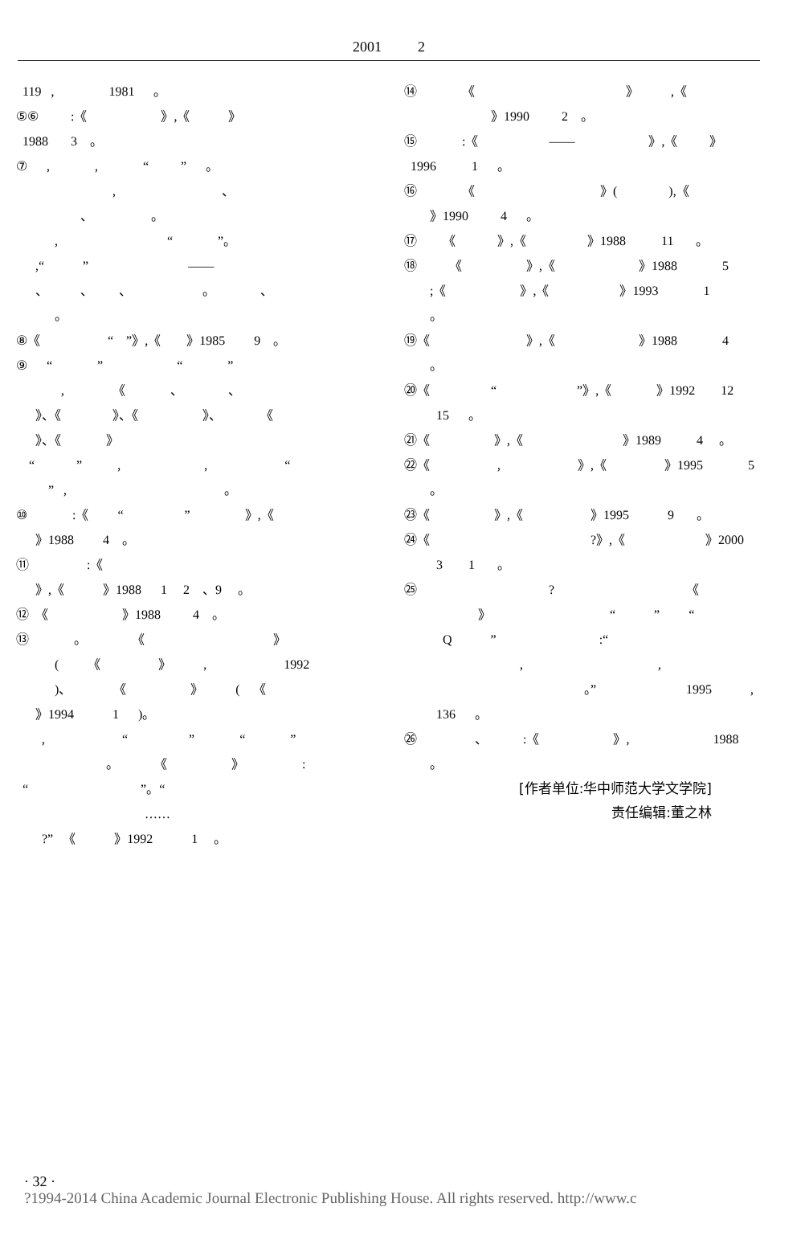2001 2
119 , 1981 。
⑤⑥ :《 》,《 》
1988 3 。
⑦ , , “ ” 。
, 、
、 。
, “ ”。
,“ ” ——
、 、 、 。 、
。
⑧《 “ ”》,《 》1985 9 。
⑨ “ ” “ ”
, 《 、 、
》、《 》、《 》、 《
》、《 》
“ ” , , “
” , 。
⑩ :《 “ ” 》,《
》1988 4 。
⑪ :《
》,《 》1988 1 2 、9 。
⑫ 《 》1988 4 。
⑬ 。 《 》
( 《 》 , 1992
)、 《 》 ( 《
》1994 1 )。
, “ ” “ ”
。 《 》 :
“ ”。“
……
?” 《 》1992 1 。
⑭ 《 》 ,《
》1990 2 。
⑮ :《 —— 》,《 》
1996 1 。
⑯ 《 》( ),《
》1990 4 。
⑰ 《 》,《 》1988 11 。
⑱ 《 》,《 》1988 5
;《 》,《 》1993 1
。
⑲《 》,《 》1988 4
。
⑳《 “ ”》,《 》1992 12
15 。
㉑《 》,《 》1989 4 。
㉒《 , 》,《 》1995 5
。
㉓《 》,《 》1995 9 。
㉔《 ?》,《 》2000
3 1 。
㉕ ? 《
》 “ ” “
Q ” :“
, ,
。” 1995 ,
136 。
㉖ 、 :《 》, 1988
。
[作者单位:华中师范大学文学院]
责任编辑:董之林
· 32 ·
?1994-2014 China Academic Journal Electronic Publishing House. All rights reserved. http://www.c